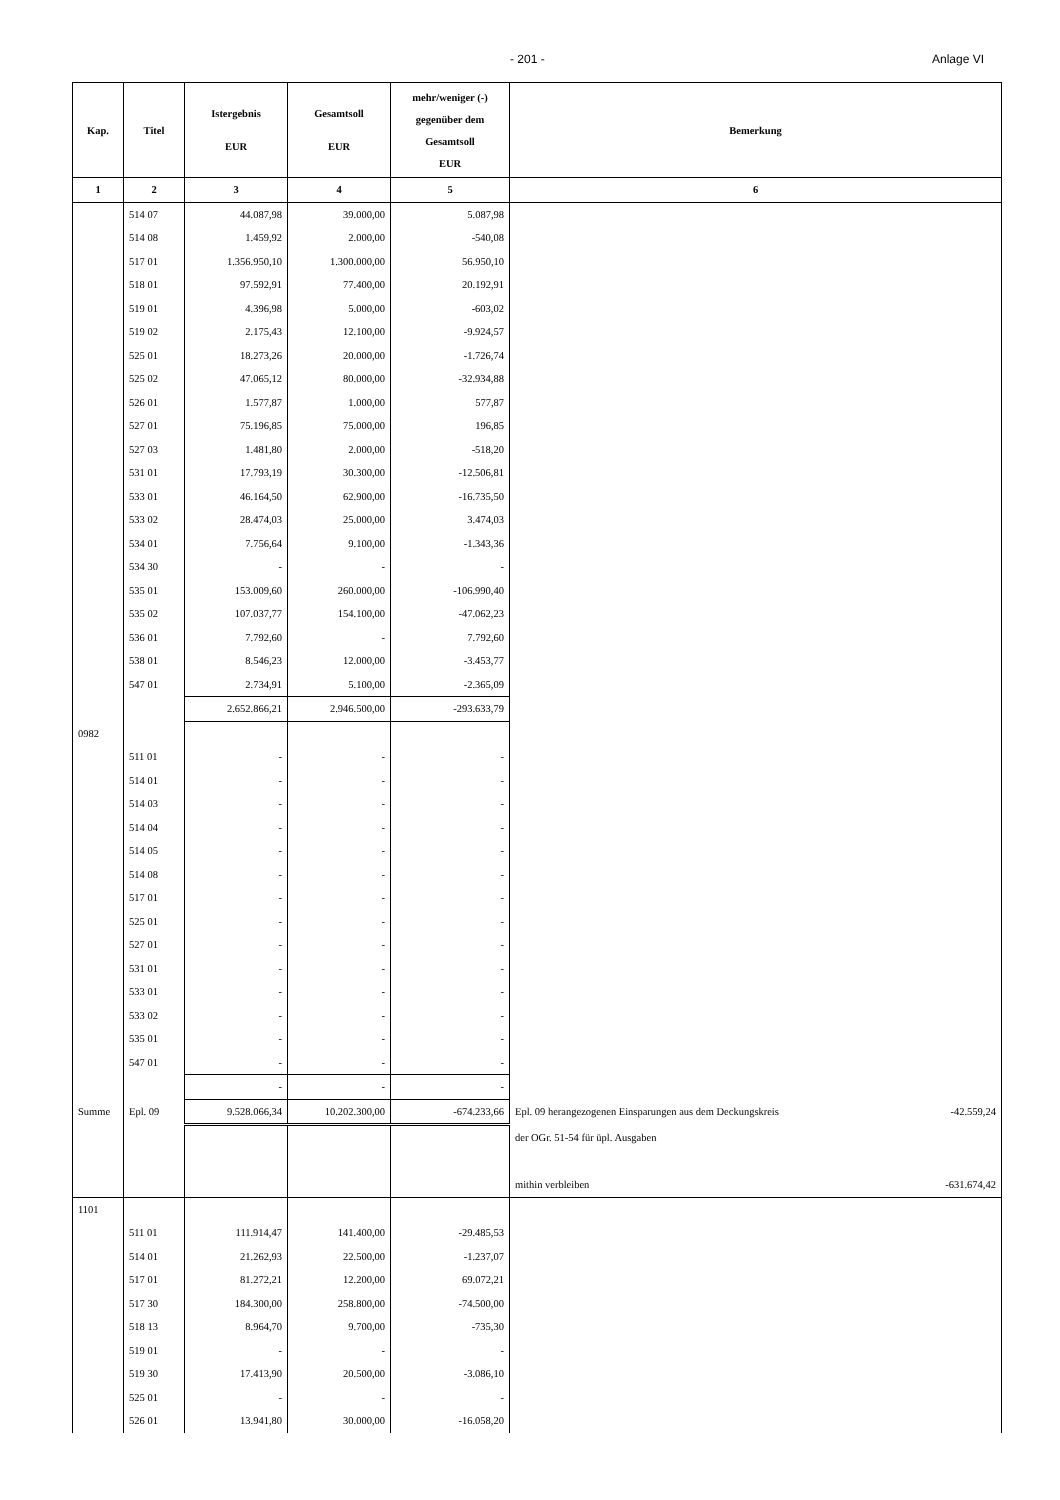- 201 - Anlage VI
| Kap. | Titel | Istergebnis EUR | Gesamtsoll EUR | mehr/weniger (-) gegenüber dem Gesamtsoll EUR | Bemerkung |
| --- | --- | --- | --- | --- | --- |
| 1 | 2 | 3 | 4 | 5 | 6 |
| | 514 07 | 44.087,98 | 39.000,00 | 5.087,98 | |
| | 514 08 | 1.459,92 | 2.000,00 | -540,08 | |
| | 517 01 | 1.356.950,10 | 1.300.000,00 | 56.950,10 | |
| | 518 01 | 97.592,91 | 77.400,00 | 20.192,91 | |
| | 519 01 | 4.396,98 | 5.000,00 | -603,02 | |
| | 519 02 | 2.175,43 | 12.100,00 | -9.924,57 | |
| | 525 01 | 18.273,26 | 20.000,00 | -1.726,74 | |
| | 525 02 | 47.065,12 | 80.000,00 | -32.934,88 | |
| | 526 01 | 1.577,87 | 1.000,00 | 577,87 | |
| | 527 01 | 75.196,85 | 75.000,00 | 196,85 | |
| | 527 03 | 1.481,80 | 2.000,00 | -518,20 | |
| | 531 01 | 17.793,19 | 30.300,00 | -12.506,81 | |
| | 533 01 | 46.164,50 | 62.900,00 | -16.735,50 | |
| | 533 02 | 28.474,03 | 25.000,00 | 3.474,03 | |
| | 534 01 | 7.756,64 | 9.100,00 | -1.343,36 | |
| | 534 30 | - | - | - | |
| | 535 01 | 153.009,60 | 260.000,00 | -106.990,40 | |
| | 535 02 | 107.037,77 | 154.100,00 | -47.062,23 | |
| | 536 01 | 7.792,60 | - | 7.792,60 | |
| | 538 01 | 8.546,23 | 12.000,00 | -3.453,77 | |
| | 547 01 | 2.734,91 | 5.100,00 | -2.365,09 | |
| | | 2.652.866,21 | 2.946.500,00 | -293.633,79 | |
| 0982 | | | | | |
| | 511 01 | - | - | - | |
| | 514 01 | - | - | - | |
| | 514 03 | - | - | - | |
| | 514 04 | - | - | - | |
| | 514 05 | - | - | - | |
| | 514 08 | - | - | - | |
| | 517 01 | - | - | - | |
| | 525 01 | - | - | - | |
| | 527 01 | - | - | - | |
| | 531 01 | - | - | - | |
| | 533 01 | - | - | - | |
| | 533 02 | - | - | - | |
| | 535 01 | - | - | - | |
| | 547 01 | - | - | - | |
| | | - | - | - | |
| Summe | Epl. 09 | 9.528.066,34 | 10.202.300,00 | -674.233,66 | Epl. 09 herangezogenen Einsparungen aus dem Deckungskreis -42.559,24 |
| | | | | | der OGr. 51-54 für üpl. Ausgaben |
| | | | | | mithin verbleiben -631.674,42 |
| 1101 | | | | | |
| | 511 01 | 111.914,47 | 141.400,00 | -29.485,53 | |
| | 514 01 | 21.262,93 | 22.500,00 | -1.237,07 | |
| | 517 01 | 81.272,21 | 12.200,00 | 69.072,21 | |
| | 517 30 | 184.300,00 | 258.800,00 | -74.500,00 | |
| | 518 13 | 8.964,70 | 9.700,00 | -735,30 | |
| | 519 01 | - | - | - | |
| | 519 30 | 17.413,90 | 20.500,00 | -3.086,10 | |
| | 525 01 | - | - | - | |
| | 526 01 | 13.941,80 | 30.000,00 | -16.058,20 | |